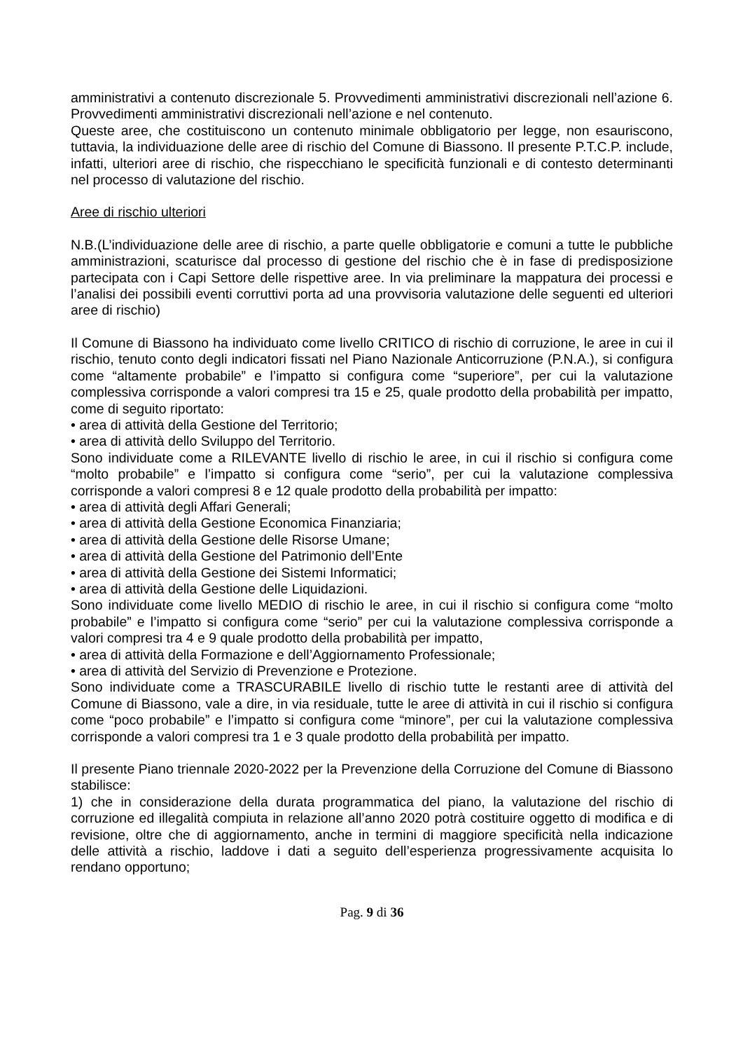amministrativi a contenuto discrezionale 5. Provvedimenti amministrativi discrezionali nell’azione 6. Provvedimenti amministrativi discrezionali nell’azione e nel contenuto.
Queste aree, che costituiscono un contenuto minimale obbligatorio per legge, non esauriscono, tuttavia, la individuazione delle aree di rischio del Comune di Biassono. Il presente P.T.C.P. include, infatti, ulteriori aree di rischio, che rispecchiano le specificità funzionali e di contesto determinanti nel processo di valutazione del rischio.
Aree di rischio ulteriori
N.B.(L’individuazione delle aree di rischio, a parte quelle obbligatorie e comuni a tutte le pubbliche amministrazioni, scaturisce dal processo di gestione del rischio che è in fase di predisposizione partecipata con i Capi Settore delle rispettive aree. In via preliminare la mappatura dei processi e l’analisi dei possibili eventi corruttivi porta ad una provvisoria valutazione delle seguenti ed ulteriori aree di rischio)
Il Comune di Biassono ha individuato come livello CRITICO di rischio di corruzione, le aree in cui il rischio, tenuto conto degli indicatori fissati nel Piano Nazionale Anticorruzione (P.N.A.), si configura come “altamente probabile” e l’impatto si configura come “superiore”, per cui la valutazione complessiva corrisponde a valori compresi tra 15 e 25, quale prodotto della probabilità per impatto, come di seguito riportato:
• area di attività della Gestione del Territorio;
• area di attività dello Sviluppo del Territorio.
Sono individuate come a RILEVANTE livello di rischio le aree, in cui il rischio si configura come “molto probabile” e l’impatto si configura come “serio”, per cui la valutazione complessiva corrisponde a valori compresi 8 e 12 quale prodotto della probabilità per impatto:
• area di attività degli Affari Generali;
• area di attività della Gestione Economica Finanziaria;
• area di attività della Gestione delle Risorse Umane;
• area di attività della Gestione del Patrimonio dell’Ente
• area di attività della Gestione dei Sistemi Informatici;
• area di attività della Gestione delle Liquidazioni.
Sono individuate come livello MEDIO di rischio le aree, in cui il rischio si configura come “molto probabile” e l’impatto si configura come “serio” per cui la valutazione complessiva corrisponde a valori compresi tra 4 e 9 quale prodotto della probabilità per impatto,
• area di attività della Formazione e dell’Aggiornamento Professionale;
• area di attività del Servizio di Prevenzione e Protezione.
Sono individuate come a TRASCURABILE livello di rischio tutte le restanti aree di attività del Comune di Biassono, vale a dire, in via residuale, tutte le aree di attività in cui il rischio si configura come “poco probabile” e l’impatto si configura come “minore”, per cui la valutazione complessiva corrisponde a valori compresi tra 1 e 3 quale prodotto della probabilità per impatto.
Il presente Piano triennale 2020-2022 per la Prevenzione della Corruzione del Comune di Biassono stabilisce:
1) che in considerazione della durata programmatica del piano, la valutazione del rischio di corruzione ed illegalità compiuta in relazione all’anno 2020 potrà costituire oggetto di modifica e di revisione, oltre che di aggiornamento, anche in termini di maggiore specificità nella indicazione delle attività a rischio, laddove i dati a seguito dell’esperienza progressivamente acquisita lo rendano opportuno;
Pag. 9 di 36